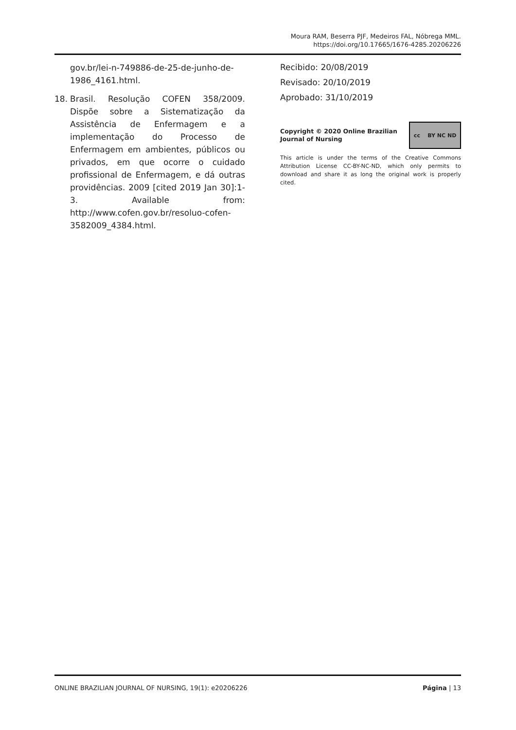Moura RAM, Beserra PJF, Medeiros FAL, Nóbrega MML.
https://doi.org/10.17665/1676-4285.20206226
gov.br/lei-n-749886-de-25-de-junho-de-1986_4161.html.
18. Brasil. Resolução COFEN 358/2009. Dispõe sobre a Sistematização da Assistência de Enfermagem e a implementação do Processo de Enfermagem em ambientes, públicos ou privados, em que ocorre o cuidado profissional de Enfermagem, e dá outras providências. 2009 [cited 2019 Jan 30]:1-3. Available from: http://www.cofen.gov.br/resoluo-cofen-3582009_4384.html.
Recibido: 20/08/2019
Revisado: 20/10/2019
Aprobado: 31/10/2019
Copyright © 2020 Online Brazilian Journal of Nursing
cc BY NC ND
This article is under the terms of the Creative Commons Attribution License CC-BY-NC-ND, which only permits to download and share it as long the original work is properly cited.
ONLINE BRAZILIAN JOURNAL OF NURSING, 19(1): e20206226 Página | 13